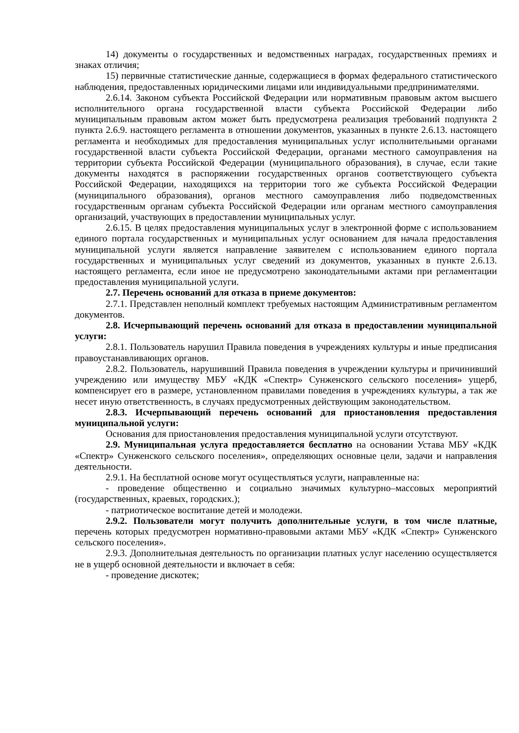14) документы о государственных и ведомственных наградах, государственных премиях и знаках отличия;
15) первичные статистические данные, содержащиеся в формах федерального статистического наблюдения, предоставленных юридическими лицами или индивидуальными предпринимателями.
2.6.14. Законом субъекта Российской Федерации или нормативным правовым актом высшего исполнительного органа государственной власти субъекта Российской Федерации либо муниципальным правовым актом может быть предусмотрена реализация требований подпункта 2 пункта 2.6.9. настоящего регламента в отношении документов, указанных в пункте 2.6.13. настоящего регламента и необходимых для предоставления муниципальных услуг исполнительными органами государственной власти субъекта Российской Федерации, органами местного самоуправления на территории субъекта Российской Федерации (муниципального образования), в случае, если такие документы находятся в распоряжении государственных органов соответствующего субъекта Российской Федерации, находящихся на территории того же субъекта Российской Федерации (муниципального образования), органов местного самоуправления либо подведомственных государственным органам субъекта Российской Федерации или органам местного самоуправления организаций, участвующих в предоставлении муниципальных услуг.
2.6.15. В целях предоставления муниципальных услуг в электронной форме с использованием единого портала государственных и муниципальных услуг основанием для начала предоставления муниципальной услуги является направление заявителем с использованием единого портала государственных и муниципальных услуг сведений из документов, указанных в пункте 2.6.13. настоящего регламента, если иное не предусмотрено законодательными актами при регламентации предоставления муниципальной услуги.
2.7. Перечень оснований для отказа в приеме документов:
2.7.1. Представлен неполный комплект требуемых настоящим Административным регламентом документов.
2.8. Исчерпывающий перечень оснований для отказа в предоставлении муниципальной услуги:
2.8.1. Пользователь нарушил Правила поведения в учреждениях культуры и иные предписания правоустанавливающих органов.
2.8.2. Пользователь, нарушивший Правила поведения в учреждении культуры и причинивший учреждению или имуществу МБУ «КДК «Спектр» Сунженского сельского поселения» ущерб, компенсирует его в размере, установленном правилами поведения в учреждениях культуры, а так же несет иную ответственность, в случаях предусмотренных действующим законодательством.
2.8.3. Исчерпывающий перечень оснований для приостановления предоставления муниципальной услуги:
Основания для приостановления предоставления муниципальной услуги отсутствуют.
2.9. Муниципальная услуга предоставляется бесплатно на основании Устава МБУ «КДК «Спектр» Сунженского сельского поселения», определяющих основные цели, задачи и направления деятельности.
2.9.1. На бесплатной основе могут осуществляться услуги, направленные на:
- проведение общественно и социально значимых культурно–массовых мероприятий (государственных, краевых, городских.);
- патриотическое воспитание детей и молодежи.
2.9.2. Пользователи могут получить дополнительные услуги, в том числе платные, перечень которых предусмотрен нормативно-правовыми актами МБУ «КДК «Спектр» Сунженского сельского поселения».
2.9.3. Дополнительная деятельность по организации платных услуг населению осуществляется не в ущерб основной деятельности и включает в себя:
- проведение дискотек;